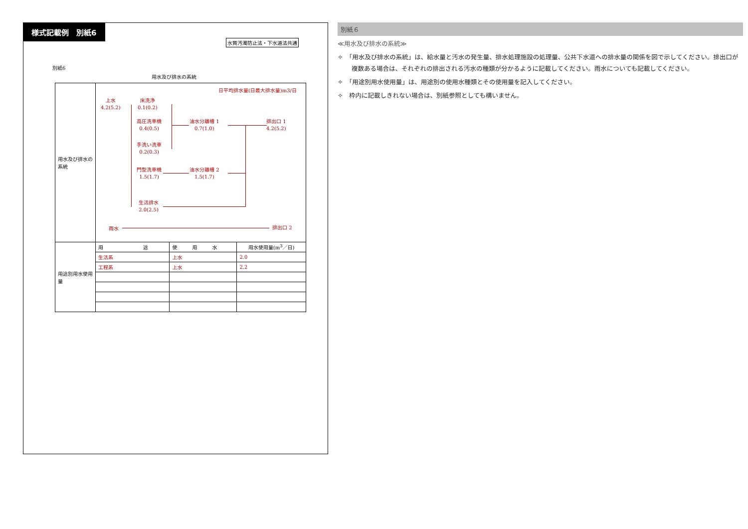様式記載例　別紙6
水質汚濁防止法・下水道法共通
別紙6
用水及び排水の系統
| 用水及び排水の系統 | 日平均排水量(日最大排水量)m3/日 上水 4.2(5.2) 床洗浄 0.1(0.2) 高圧洗車機 0.4(0.5) 油水分離槽 1 0.7(1.0) 排出口 1 4.2(5.2) 手洗い洗車 0.2(0.3) 門型洗車機 1.5(1.7) 油水分離槽 2 1.5(1.7) 生活排水 2.0(2.5) 雨水 排出口 2 | | |
| 用途別用水使用量 | 用 途 | 使 用 水 | 用水使用量(m<sup>3</sup>／日) |
| | 生活系 | 上水 | 2.0 |
| | 工程系 | 上水 | 2.2 |
別紙６
≪用水及び排水の系統≫
✧　「用水及び排水の系統」は、給水量と汚水の発生量、排水処理施設の処理量、公共下水道への排水量の関係を図で示してください。排出口が複数ある場合は、それぞれの排出される汚水の種類が分かるように記載してください。雨水についても記載してください。
✧　「用途別用水使用量」は、用途別の使用水種類とその使用量を記入してください。
✧　枠内に記載しきれない場合は、別紙参照としても構いません。